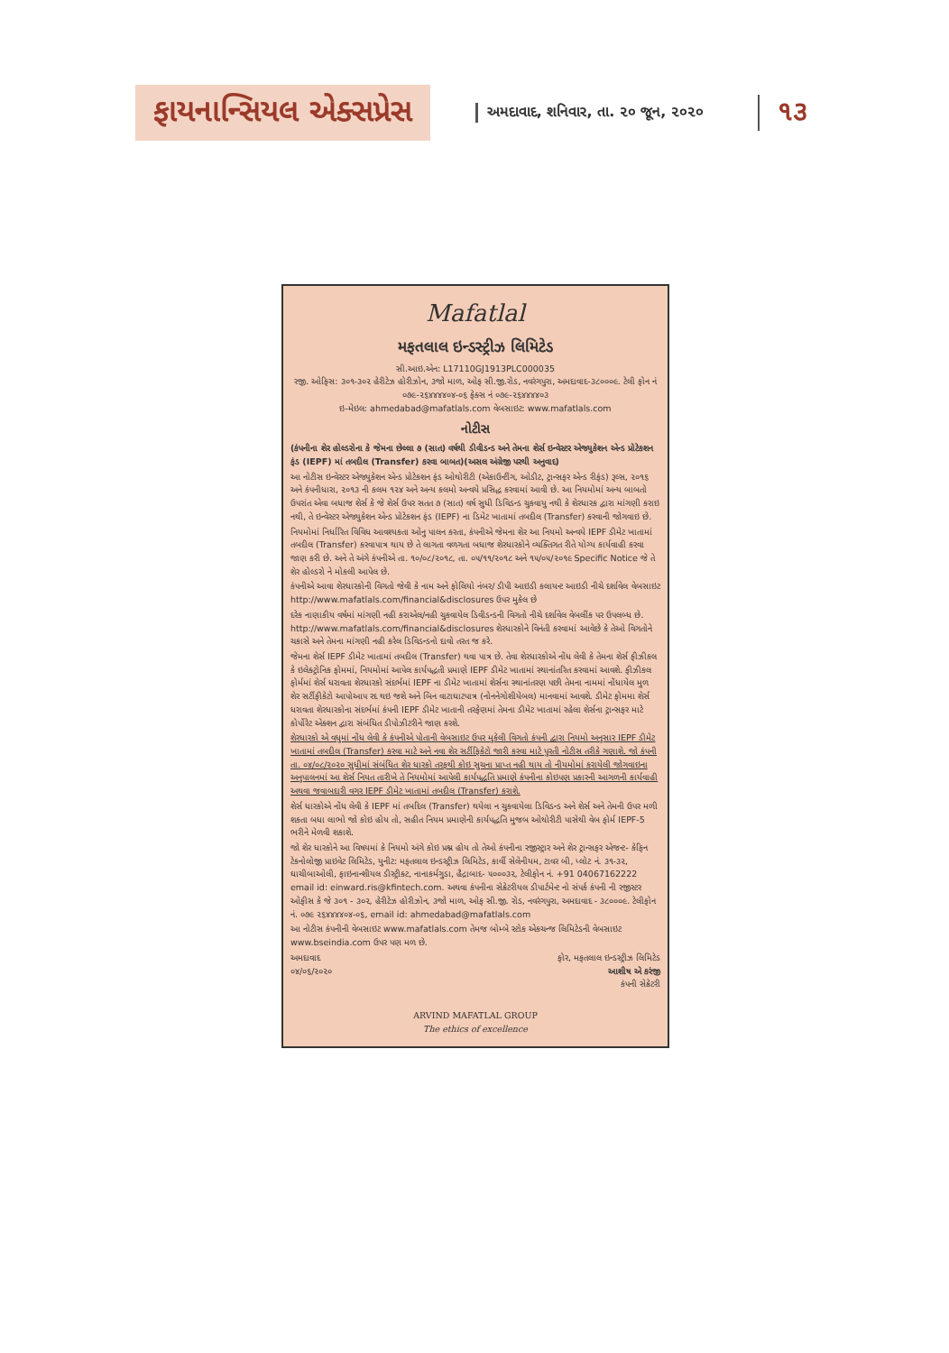ફાયનાન્સિયલ એક્સપ્રેસ અમદાવાદ, શનિવાર, તા. ૨૦ જૂન, ૨૦૨૦ ૧૩
Mafatlal
મફતલાલ ઇન્ડસ્ટ્રીઝ લિમિટેડ
સી.આઇ.એન: L17110GJ1913PLC000035
રજી. ઓફિસ: ૩૦૧-૩૦૨ હેરીટેઝ હોરીઝોન, ૩જો માળ, ઓફ સી.જી.રોડ, નવરંગપુરા, અમદાવાદ-૩૮૦૦૦૯. ટેલી ફોન નં ૦૭૯-૨૬૪૪૪૪૦૪-૦૬ ફેક્સ નં ૦૭૯-૨૬૪૪૪૪૦૩
ઇ-મેઇલ: ahmedabad@mafatlals.com વેબસાઇટ: www.mafatlals.com
નોટીસ
(કંપનીના શેર હોલ્ડરોના કે જેમના છેલ્લા ૭ (સાત) વર્ષથી ડીવીડન્ડ અને તેમના શેર્સ ઇન્વેસ્ટર એજ્યુકેશન એન્ડ પ્રોટેકશન ફંડ (IEPF) માં તબદીલ (Transfer) કરવા બાબત)(અસલ અંગ્રેજી પરથી અનુવાદ)
આ નોટીસ ઇન્વેસ્ટર એજ્યુકેશન એન્ડ પ્રોટેકશન ફંડ ઓથોરીટી (એકાઉન્ટીંગ, ઓડીટ, ટ્રાન્સફર એન્ડ રીફંડ) રૂલ્સ, ૨૦૧૬ અને કંપનીધારા, ૨૦૧૩ ની કલમ ૧૨૪ અને અન્ય કલમો અન્વયે પ્રસિદ્ધ કરવામાં આવી છે. આ નિયમોમાં અન્ય બાબતો ઉપરાંત એવા બધાજ શેર્સ કે જે શેર્સ ઉપર સતત ૭ (સાત) વર્ષ સુધી ડિવિડન્ડ ચુકવાયુ નથી કે શેરધારક દ્વારા માંગણી કરાઇ નથી, તે ઇન્વેસ્ટર એજ્યુકેશન એન્ડ પ્રોટેકશન ફંડ (IEPF) ના ડિમેટ ખાતામાં તબદીલ (Transfer) કરવાની જોગવાઇ છે.
નિયમોમાં નિર્ધારિત વિવિધ આવશ્યકતા ઓનુ પાલન કરતા, કંપનીએ જેમના શેર આ નિયમો અન્વયે IEPF ડીમેટ ખાતામાં તબદીલ (Transfer) કરવાપાત્ર થાય છે તે લાગતા વળગતા બધાજ શેરધારકોને વ્યક્તિગત રીતે યોગ્ય કાર્યવાહી કરવા જાણ કરી છે. અને તે અંગે કંપનીએ તા. ૧૦/૦૮/૨૦૧૮, તા. ૦૫/૧૧/૨૦૧૮ અને ૧૫/૦૫/૨૦૧૯ Specific Notice જે તે શેર હોલ્ડરો ને મોકલી આપેલ છે.
કંપનીએ આવા શેરધારકોની વિગતો જેવી કે નામ અને ફોલિયો નંબર/ ડીપી આઇડી કલાયન્ટ આઇડી નીચે દર્શાવેલ વેબસાઇટ http://www.mafatlals.com/financial&disclosures ઉપર મુકેલ છે
દરેક નાણાકીય વર્ષમાં માંગણી નહી કરાએલ/નહી ચુકવાયેલ ડિવીડન્ડની વિગતો નીચે દર્શાવેલ વેબલીંક પર ઉપલબ્ધ છે. http://www.mafatlals.com/financial&disclosures શેરધારકોને વિનંતી કરવામાં આવેછે કે તેઓ વિગતોને ચકાસે અને તેમના માંગણી નહી કરેલ ડિવિડન્ડનો દાવો તરત જ કરે.
જેમના શેર્સ IEPF ડીમેટ ખાતામાં તબદીલ (Transfer) થવા પાત્ર છે. તેવા શેરધારકોએ નોંધ લેવી કે તેમના શેર્સ ફીઝીકલ કે ઇલેક્ટ્રોનિક ફોમમાં, નિયમોમાં આપેલ કાર્યપદ્ધતી પ્રમાણે IEPF ડીમેટ ખાતામાં સ્થાનાંતરિત કરવામાં આવશે. ફીઝીકલ ફોર્મમાં શેર્સ ધરાવતા શેરધારકો સંદર્ભમાં IEPF ના ડીમેટ ખાતામાં શેર્સના સ્થાનાંતરણ પછી તેમના નામમાં નોંધાયેલ મુળ શેર સર્ટીફીકેટો આપોઆપ રદ થઇ જશે અને બિન વાટાઘાટપાત્ર (નોનનેગોશીયેબલ) માનવામાં આવશે. ડીમેટ ફોમમા શેર્સ ધરાવતા શેરધારકોના સંદર્ભમાં કંપની IEPF ડીમેટ ખાતાની તરફેણમાં તેમના ડીમેટ ખાતામાં રહેલા શેર્સના ટ્રાન્સફર માટે કોર્પોરેટ એક્શન દ્વારા સંબંધિત ડીપોઝીટરીને જાણ કરશે.
શેરધારકો એ વધુમાં નોંધ લેવી કે કંપનીએ પોતાની વેબસાઇટ ઉપર મુકેલી વિગતો કંપની દ્વારા નિયમો અનુસાર IEPF ડીમેટ ખાતામાં તબદીલ (Transfer) કરવા માટે અને નવા શેર સર્ટીફિકેટો જારી કરવા માટે પુરતી નોટીસ તરીકે ગણાશે. જો કંપની તા. ૦૪/૦૮/૨૦૨૦ સુધીમાં સંબંધિત શેર ધારકો તરફથી કોઇ સુચના પ્રાપ્ત નહી થાય તો નીયમોમાં કરાયેલી જોગવાઇના અનુપાલનમાં આ શેર્સ નિયત તારીખે તે નિયમોમાં આપેલી કાર્યપદ્ધતિ પ્રમાણે કંપનીના કોઇપણ પ્રકારની આગળની કાર્યવાહી અથવા જવાબદારી વગર IEPF ડીમેટ ખાતામાં તબદીલ (Transfer) કરાશે.
શેર્સ ધારકોએ નોંધ લેવી કે IEPF માં તબદિલ (Transfer) થયેલા ન ચુકવાયેલા ડિવિડન્ડ અને શેર્સ અને તેમની ઉપર મળી શકતા બધા લાભો જો કોઇ હોય તો, સહીત નિયમ પ્રમાણેની કાર્યપદ્ધતિ મુજબ ઓથોરીટી પાસેથી વેબ ફોર્મ IEPF-5 ભરીને મેળવી શકાશે.
જો શેર ધારકોને આ વિષયમાં કે નિયમો અંગે કોઇ પ્રશ્ન હોય તો તેઓ કંપનીના રજીસ્ટ્રાર અને શેર ટ્રાન્સફર એજન્ટ- કેફિન ટેકનોલોજી પ્રાઇવેટ લિમિટેડ, યુનીટ: મફતલાલ ઇન્ડસ્ટ્રીઝ લિમિટેડ, કાર્વી સેલેનીયમ, ટાવર બી, પ્લોટ નં. ૩૧-૩૨, ઘાચીબાઓલી, ફાઇનાન્શીયલ ડીસ્ટ્રીક્ટ, નાનાકર્મગુડા, હૈદ્રાબાદ- ૫૦૦૦૩૨, ટેલીફોન નં. +91 04067162222 email id: einward.ris@kfintech.com. અથવા કંપનીના સેક્રેટરીયલ ડીપાર્ટમેન્ટ નો સંપર્ક કંપની ની રજીસ્ટર ઓફીસ કે જે ૩૦૧ - ૩૦૨, હેરીટેઝ હોરીઝોન, ૩જો માળ, ઓફ સી.જી. રોડ, નવરંગપુરા, અમદાવાદ - ૩૮૦૦૦૯. ટેલીફોન નં. ૦૭૯ ૨૬૪૪૪૪૦૪-૦૬, email id: ahmedabad@mafatlals.com
આ નોટીસ કંપનીની વેબસાઇટ www.mafatlals.com તેમજ બોમ્બે સ્ટોક એકચન્જ લિમિટેડની વેબસાઇટ www.bseindia.com ઉપર પણ મળ છે.
અમદાવાદ
૦૪/૦૬/૨૦૨૦
ફોર, મફતલાલ ઇન્ડસ્ટ્રીઝ લિમિટેડ
આશીષ એ કરંજી
કંપની સેક્રેટરી
ARVIND MAFATLAL GROUP
The ethics of excellence